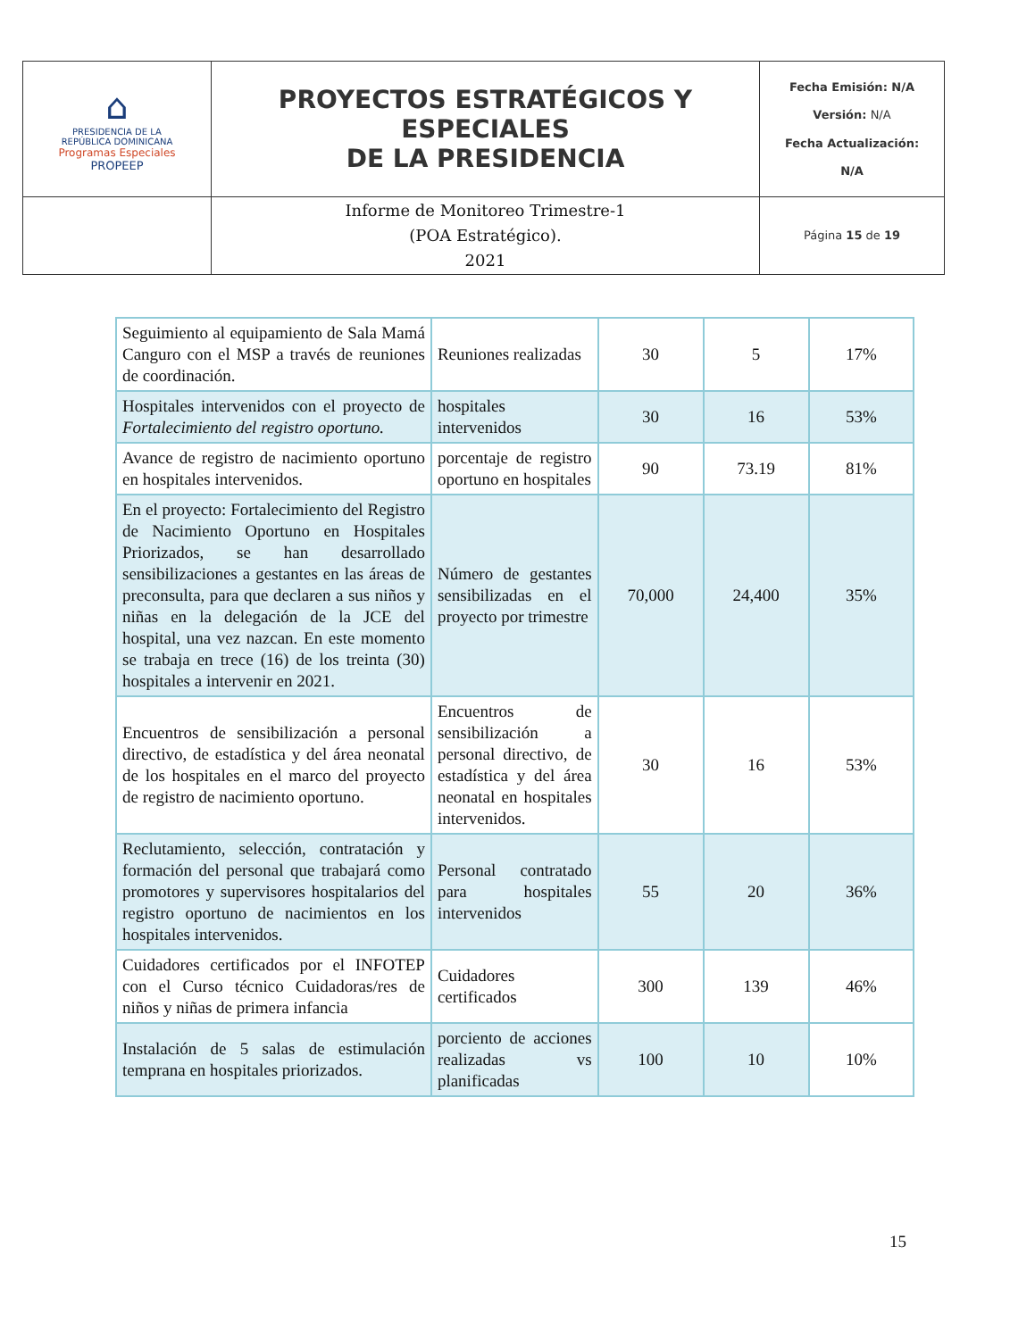| ⌂ PRESIDENCIA DE LA REPÚBLICA DOMINICANA Programas Especiales PROPEEP | PROYECTOS ESTRATÉGICOS Y ESPECIALES DE LA PRESIDENCIA | Fecha Emisión: N/A Versión: N/A Fecha Actualización: N/A |
| | Informe de Monitoreo Trimestre-1 (POA Estratégico). 2021 | Página 15 de 19 |
| Seguimiento al equipamiento de Sala Mamá Canguro con el MSP a través de reuniones de coordinación. | Reuniones realizadas | 30 | 5 | 17% |
| Hospitales intervenidos con el proyecto de Fortalecimiento del registro oportuno. | hospitales intervenidos | 30 | 16 | 53% |
| Avance de registro de nacimiento oportuno en hospitales intervenidos. | porcentaje de registro oportuno en hospitales | 90 | 73.19 | 81% |
| En el proyecto: Fortalecimiento del Registro de Nacimiento Oportuno en Hospitales Priorizados, se han desarrollado sensibilizaciones a gestantes en las áreas de preconsulta, para que declaren a sus niños y niñas en la delegación de la JCE del hospital, una vez nazcan. En este momento se trabaja en trece (16) de los treinta (30) hospitales a intervenir en 2021. | Número de gestantes sensibilizadas en el proyecto por trimestre | 70,000 | 24,400 | 35% |
| Encuentros de sensibilización a personal directivo, de estadística y del área neonatal de los hospitales en el marco del proyecto de registro de nacimiento oportuno. | Encuentros de sensibilización a personal directivo, de estadística y del área neonatal en hospitales intervenidos. | 30 | 16 | 53% |
| Reclutamiento, selección, contratación y formación del personal que trabajará como promotores y supervisores hospitalarios del registro oportuno de nacimientos en los hospitales intervenidos. | Personal contratado para hospitales intervenidos | 55 | 20 | 36% |
| Cuidadores certificados por el INFOTEP con el Curso técnico Cuidadoras/res de niños y niñas de primera infancia | Cuidadores certificados | 300 | 139 | 46% |
| Instalación de 5 salas de estimulación temprana en hospitales priorizados. | porciento de acciones realizadas vs planificadas | 100 | 10 | 10% |
15